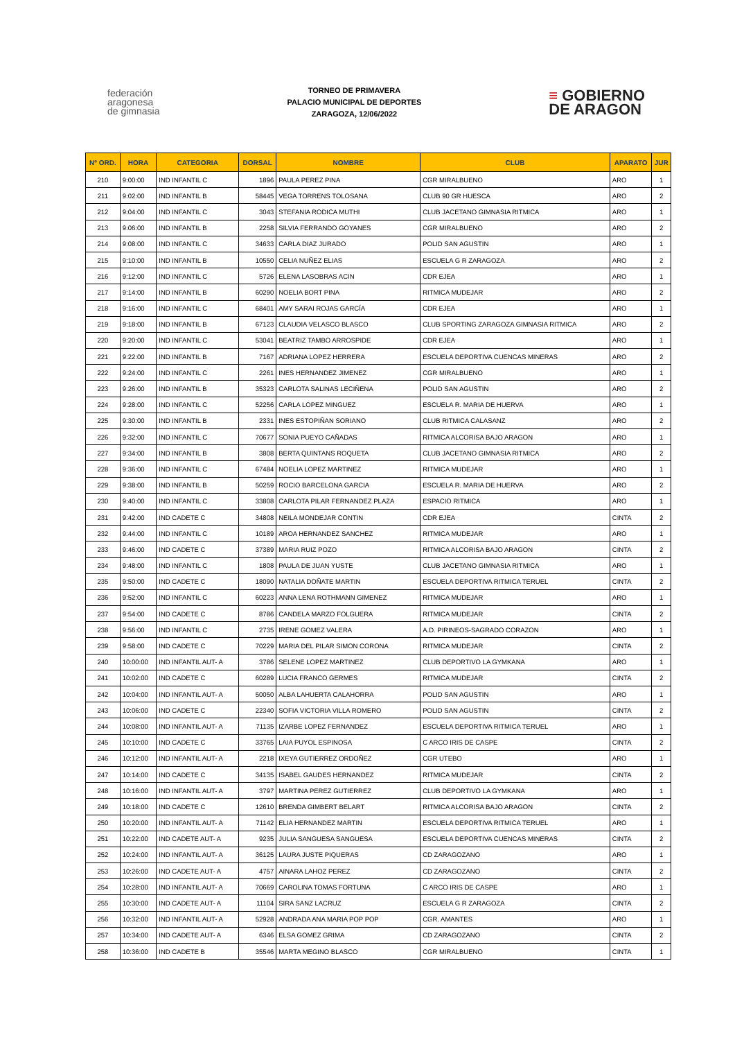federación
aragonesa
de gimnasia
TORNEO DE PRIMAVERA
PALACIO MUNICIPAL DE DEPORTES
ZARAGOZA, 12/06/2022
≡ GOBIERNO
DE ARAGON
| Nº ORD. | HORA | CATEGORIA | DORSAL | NOMBRE | CLUB | APARATO | JUR |
| --- | --- | --- | --- | --- | --- | --- | --- |
| 210 | 9:00:00 | IND INFANTIL C | 1896 | PAULA PEREZ PINA | CGR MIRALBUENO | ARO | 1 |
| 211 | 9:02:00 | IND INFANTIL B | 58445 | VEGA TORRENS TOLOSANA | CLUB 90 GR HUESCA | ARO | 2 |
| 212 | 9:04:00 | IND INFANTIL C | 3043 | STEFANIA RODICA MUTHI | CLUB JACETANO GIMNASIA RITMICA | ARO | 1 |
| 213 | 9:06:00 | IND INFANTIL B | 2258 | SILVIA FERRANDO GOYANES | CGR MIRALBUENO | ARO | 2 |
| 214 | 9:08:00 | IND INFANTIL C | 34633 | CARLA DIAZ JURADO | POLID SAN AGUSTIN | ARO | 1 |
| 215 | 9:10:00 | IND INFANTIL B | 10550 | CELIA NUÑEZ ELIAS | ESCUELA G R ZARAGOZA | ARO | 2 |
| 216 | 9:12:00 | IND INFANTIL C | 5726 | ELENA LASOBRAS ACIN | CDR EJEA | ARO | 1 |
| 217 | 9:14:00 | IND INFANTIL B | 60290 | NOELIA BORT PINA | RITMICA MUDEJAR | ARO | 2 |
| 218 | 9:16:00 | IND INFANTIL C | 68401 | AMY SARAI ROJAS GARCÍA | CDR EJEA | ARO | 1 |
| 219 | 9:18:00 | IND INFANTIL B | 67123 | CLAUDIA VELASCO BLASCO | CLUB SPORTING ZARAGOZA GIMNASIA RITMICA | ARO | 2 |
| 220 | 9:20:00 | IND INFANTIL C | 53041 | BEATRIZ TAMBO ARROSPIDE | CDR EJEA | ARO | 1 |
| 221 | 9:22:00 | IND INFANTIL B | 7167 | ADRIANA LOPEZ HERRERA | ESCUELA DEPORTIVA CUENCAS MINERAS | ARO | 2 |
| 222 | 9:24:00 | IND INFANTIL C | 2261 | INES HERNANDEZ JIMENEZ | CGR MIRALBUENO | ARO | 1 |
| 223 | 9:26:00 | IND INFANTIL B | 35323 | CARLOTA SALINAS LECIÑENA | POLID SAN AGUSTIN | ARO | 2 |
| 224 | 9:28:00 | IND INFANTIL C | 52256 | CARLA LOPEZ MINGUEZ | ESCUELA R. MARIA DE HUERVA | ARO | 1 |
| 225 | 9:30:00 | IND INFANTIL B | 2331 | INES ESTOPIÑAN SORIANO | CLUB RITMICA CALASANZ | ARO | 2 |
| 226 | 9:32:00 | IND INFANTIL C | 70677 | SONIA PUEYO CAÑADAS | RITMICA ALCORISA BAJO ARAGON | ARO | 1 |
| 227 | 9:34:00 | IND INFANTIL B | 3808 | BERTA QUINTANS ROQUETA | CLUB JACETANO GIMNASIA RITMICA | ARO | 2 |
| 228 | 9:36:00 | IND INFANTIL C | 67484 | NOELIA LOPEZ MARTINEZ | RITMICA MUDEJAR | ARO | 1 |
| 229 | 9:38:00 | IND INFANTIL B | 50259 | ROCIO BARCELONA GARCIA | ESCUELA R. MARIA DE HUERVA | ARO | 2 |
| 230 | 9:40:00 | IND INFANTIL C | 33808 | CARLOTA PILAR FERNANDEZ PLAZA | ESPACIO RITMICA | ARO | 1 |
| 231 | 9:42:00 | IND CADETE C | 34808 | NEILA MONDEJAR CONTIN | CDR EJEA | CINTA | 2 |
| 232 | 9:44:00 | IND INFANTIL C | 10189 | AROA HERNANDEZ SANCHEZ | RITMICA MUDEJAR | ARO | 1 |
| 233 | 9:46:00 | IND CADETE C | 37389 | MARIA RUIZ POZO | RITMICA ALCORISA BAJO ARAGON | CINTA | 2 |
| 234 | 9:48:00 | IND INFANTIL C | 1808 | PAULA DE JUAN YUSTE | CLUB JACETANO GIMNASIA RITMICA | ARO | 1 |
| 235 | 9:50:00 | IND CADETE C | 18090 | NATALIA DOÑATE MARTIN | ESCUELA DEPORTIVA RITMICA TERUEL | CINTA | 2 |
| 236 | 9:52:00 | IND INFANTIL C | 60223 | ANNA LENA ROTHMANN GIMENEZ | RITMICA MUDEJAR | ARO | 1 |
| 237 | 9:54:00 | IND CADETE C | 8786 | CANDELA MARZO FOLGUERA | RITMICA MUDEJAR | CINTA | 2 |
| 238 | 9:56:00 | IND INFANTIL C | 2735 | IRENE GOMEZ VALERA | A.D. PIRINEOS-SAGRADO CORAZON | ARO | 1 |
| 239 | 9:58:00 | IND CADETE C | 70229 | MARIA DEL PILAR SIMON CORONA | RITMICA MUDEJAR | CINTA | 2 |
| 240 | 10:00:00 | IND INFANTIL AUT- A | 3786 | SELENE LOPEZ MARTINEZ | CLUB DEPORTIVO LA GYMKANA | ARO | 1 |
| 241 | 10:02:00 | IND CADETE C | 60289 | LUCIA FRANCO GERMES | RITMICA MUDEJAR | CINTA | 2 |
| 242 | 10:04:00 | IND INFANTIL AUT- A | 50050 | ALBA LAHUERTA CALAHORRA | POLID SAN AGUSTIN | ARO | 1 |
| 243 | 10:06:00 | IND CADETE C | 22340 | SOFIA VICTORIA VILLA ROMERO | POLID SAN AGUSTIN | CINTA | 2 |
| 244 | 10:08:00 | IND INFANTIL AUT- A | 71135 | IZARBE LOPEZ FERNANDEZ | ESCUELA DEPORTIVA RITMICA TERUEL | ARO | 1 |
| 245 | 10:10:00 | IND CADETE C | 33765 | LAIA PUYOL ESPINOSA | C ARCO IRIS DE CASPE | CINTA | 2 |
| 246 | 10:12:00 | IND INFANTIL AUT- A | 2218 | IXEYA GUTIERREZ ORDOÑEZ | CGR UTEBO | ARO | 1 |
| 247 | 10:14:00 | IND CADETE C | 34135 | ISABEL GAUDES HERNANDEZ | RITMICA MUDEJAR | CINTA | 2 |
| 248 | 10:16:00 | IND INFANTIL AUT- A | 3797 | MARTINA PEREZ GUTIERREZ | CLUB DEPORTIVO LA GYMKANA | ARO | 1 |
| 249 | 10:18:00 | IND CADETE C | 12610 | BRENDA GIMBERT BELART | RITMICA ALCORISA BAJO ARAGON | CINTA | 2 |
| 250 | 10:20:00 | IND INFANTIL AUT- A | 71142 | ELIA HERNANDEZ MARTIN | ESCUELA DEPORTIVA RITMICA TERUEL | ARO | 1 |
| 251 | 10:22:00 | IND CADETE AUT- A | 9235 | JULIA SANGUESA SANGUESA | ESCUELA DEPORTIVA CUENCAS MINERAS | CINTA | 2 |
| 252 | 10:24:00 | IND INFANTIL AUT- A | 36125 | LAURA JUSTE PIQUERAS | CD ZARAGOZANO | ARO | 1 |
| 253 | 10:26:00 | IND CADETE AUT- A | 4757 | AINARA LAHOZ PEREZ | CD ZARAGOZANO | CINTA | 2 |
| 254 | 10:28:00 | IND INFANTIL AUT- A | 70669 | CAROLINA TOMAS FORTUNA | C ARCO IRIS DE CASPE | ARO | 1 |
| 255 | 10:30:00 | IND CADETE AUT- A | 11104 | SIRA SANZ LACRUZ | ESCUELA G R ZARAGOZA | CINTA | 2 |
| 256 | 10:32:00 | IND INFANTIL AUT- A | 52928 | ANDRADA ANA MARIA POP POP | CGR. AMANTES | ARO | 1 |
| 257 | 10:34:00 | IND CADETE AUT- A | 6346 | ELSA GOMEZ GRIMA | CD ZARAGOZANO | CINTA | 2 |
| 258 | 10:36:00 | IND CADETE B | 35546 | MARTA MEGINO BLASCO | CGR MIRALBUENO | CINTA | 1 |